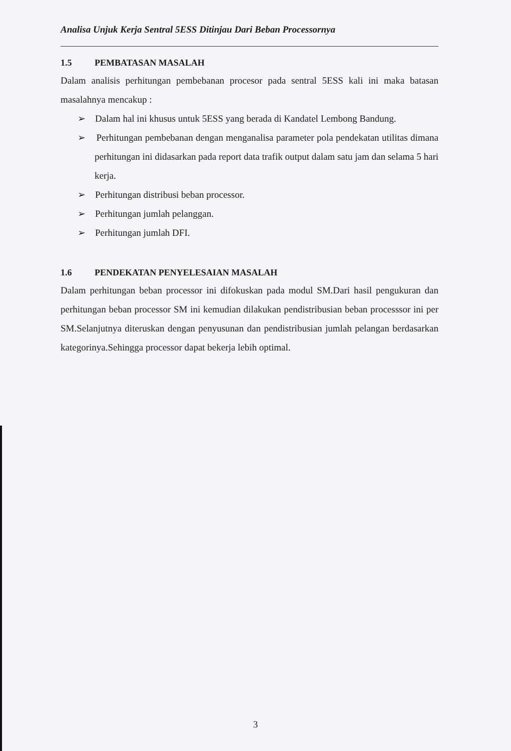Analisa Unjuk Kerja Sentral 5ESS Ditinjau Dari Beban Processornya
1.5 PEMBATASAN MASALAH
Dalam analisis perhitungan pembebanan procesor pada sentral 5ESS kali ini maka batasan masalahnya mencakup :
➢ Dalam hal ini khusus untuk 5ESS yang berada di Kandatel Lembong Bandung.
➢ Perhitungan pembebanan dengan menganalisa parameter pola pendekatan utilitas dimana perhitungan ini didasarkan pada report data trafik output dalam satu jam dan selama 5 hari kerja.
➢ Perhitungan distribusi beban processor.
➢ Perhitungan jumlah pelanggan.
➢ Perhitungan jumlah DFI.
1.6 PENDEKATAN PENYELESAIAN MASALAH
Dalam perhitungan beban processor ini difokuskan pada modul SM.Dari hasil pengukuran dan perhitungan beban processor SM ini kemudian dilakukan pendistribusian beban processsor ini per SM.Selanjutnya diteruskan dengan penyusunan dan pendistribusian jumlah pelangan berdasarkan kategorinya.Sehingga processor dapat bekerja lebih optimal.
3